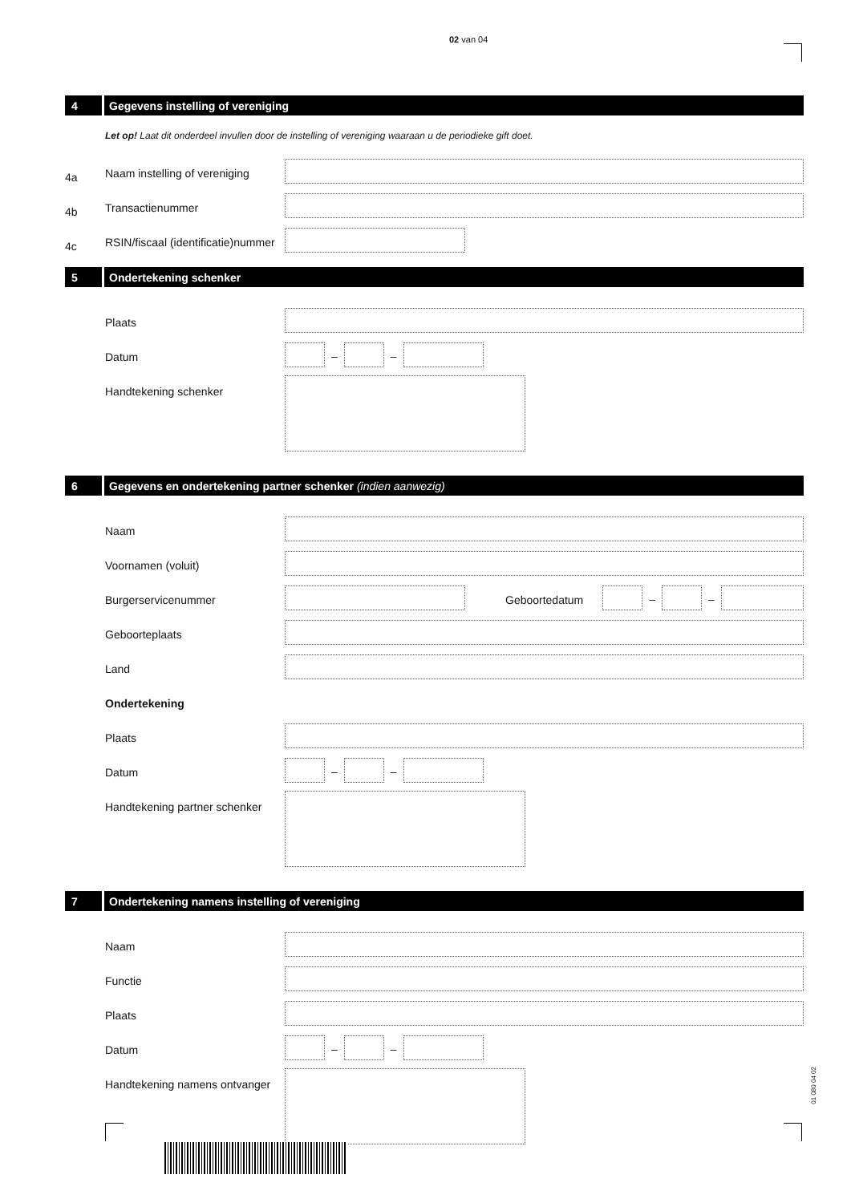02 van 04
4 Gegevens instelling of vereniging
Let op! Laat dit onderdeel invullen door de instelling of vereniging waaraan u de periodieke gift doet.
4a
Naam instelling of vereniging
4b
Transactienummer
4c
RSIN/fiscaal (identificatie)nummer
5 Ondertekening schenker
Plaats
Datum
–
–
Handtekening schenker
6 Gegevens en ondertekening partner schenker (indien aanwezig)
Naam
Voornamen (voluit)
Burgerservicenummer
Geboortedatum
–
–
Geboorteplaats
Land
Ondertekening
Plaats
Datum
–
–
Handtekening partner schenker
7 Ondertekening namens instelling of vereniging
Naam
Functie
Plaats
Datum
–
–
Handtekening namens ontvanger
01 080 04 02